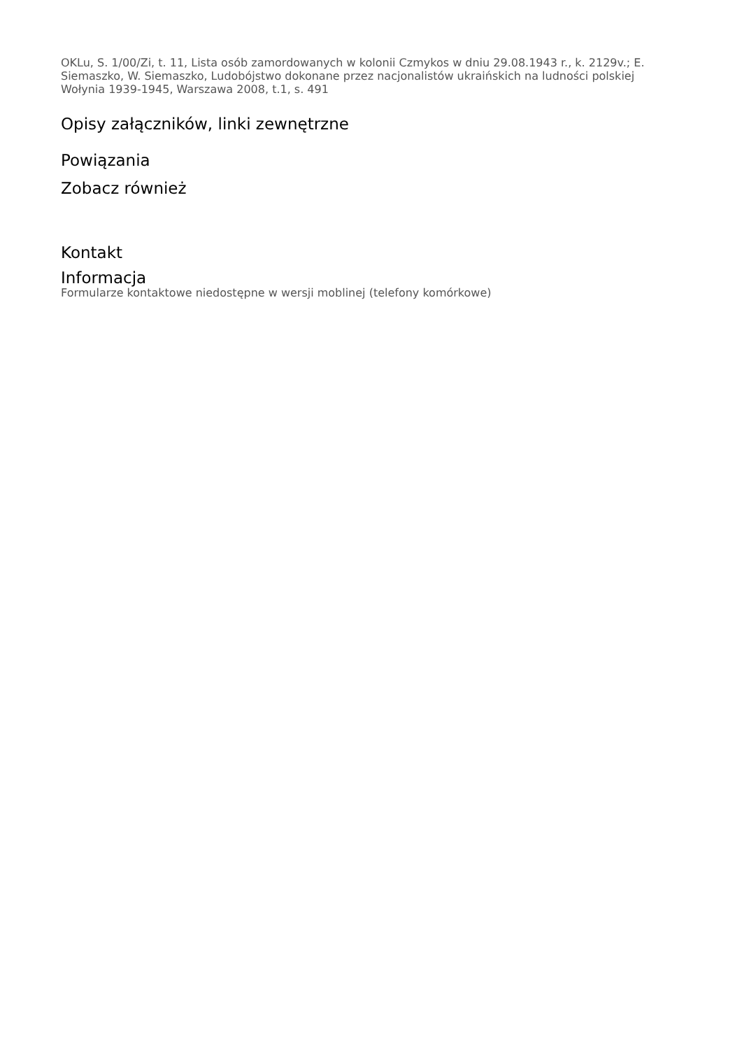OKLu, S. 1/00/Zi, t. 11, Lista osób zamordowanych w kolonii Czmykos w dniu 29.08.1943 r., k. 2129v.; E. Siemaszko, W. Siemaszko, Ludobójstwo dokonane przez nacjonalistów ukraińskich na ludności polskiej Wołynia 1939-1945, Warszawa 2008, t.1, s. 491
Opisy załączników, linki zewnętrzne
Powiązania
Zobacz również
Kontakt
Informacja
Formularze kontaktowe niedostępne w wersji moblinej (telefony komórkowe)